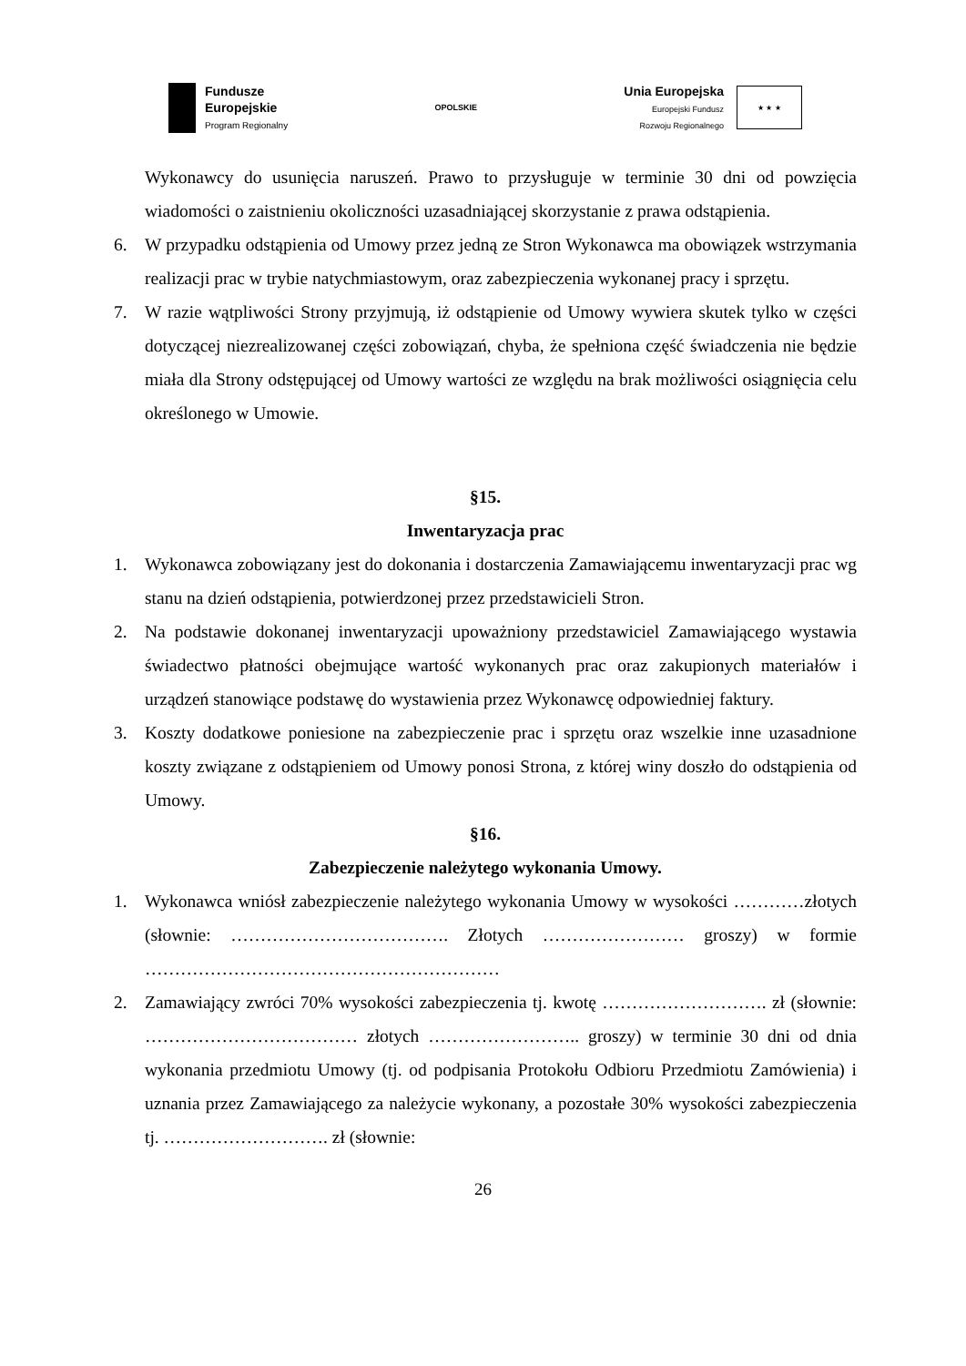Fundusze
Europejskie
Program Regionalny
OPOLSKIE
Unia Europejska
Europejski Fundusz
Rozwoju Regionalnego
★ ★ ★
Wykonawcy do usunięcia naruszeń. Prawo to przysługuje w terminie 30 dni od powzięcia wiadomości o zaistnieniu okoliczności uzasadniającej skorzystanie z prawa odstąpienia.
6. W przypadku odstąpienia od Umowy przez jedną ze Stron Wykonawca ma obowiązek wstrzymania realizacji prac w trybie natychmiastowym, oraz zabezpieczenia wykonanej pracy i sprzętu.
7. W razie wątpliwości Strony przyjmują, iż odstąpienie od Umowy wywiera skutek tylko w części dotyczącej niezrealizowanej części zobowiązań, chyba, że spełniona część świadczenia nie będzie miała dla Strony odstępującej od Umowy wartości ze względu na brak możliwości osiągnięcia celu określonego w Umowie.
§15.
Inwentaryzacja prac
1. Wykonawca zobowiązany jest do dokonania i dostarczenia Zamawiającemu inwentaryzacji prac wg stanu na dzień odstąpienia, potwierdzonej przez przedstawicieli Stron.
2. Na podstawie dokonanej inwentaryzacji upoważniony przedstawiciel Zamawiającego wystawia świadectwo płatności obejmujące wartość wykonanych prac oraz zakupionych materiałów i urządzeń stanowiące podstawę do wystawienia przez Wykonawcę odpowiedniej faktury.
3. Koszty dodatkowe poniesione na zabezpieczenie prac i sprzętu oraz wszelkie inne uzasadnione koszty związane z odstąpieniem od Umowy ponosi Strona, z której winy doszło do odstąpienia od Umowy.
§16.
Zabezpieczenie należytego wykonania Umowy.
1. Wykonawca wniósł zabezpieczenie należytego wykonania Umowy w wysokości …………złotych (słownie: ………………………………. Złotych …………………… groszy) w formie ……………………………………………………
2. Zamawiający zwróci 70% wysokości zabezpieczenia tj. kwotę ………………………. zł (słownie: ……………………………… złotych …………………….. groszy) w terminie 30 dni od dnia wykonania przedmiotu Umowy (tj. od podpisania Protokołu Odbioru Przedmiotu Zamówienia) i uznania przez Zamawiającego za należycie wykonany, a pozostałe 30% wysokości zabezpieczenia tj. ………………………. zł (słownie:
26